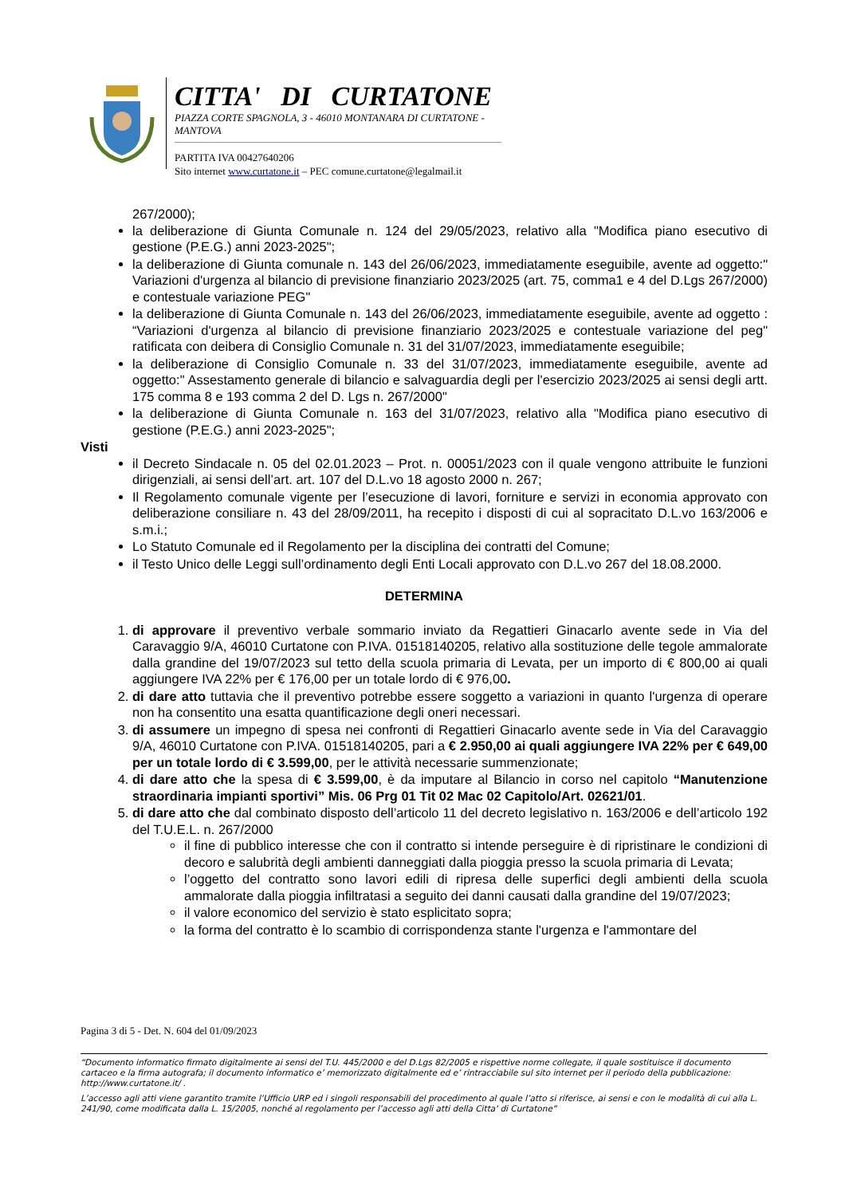CITTA' DI CURTATONE
PIAZZA CORTE SPAGNOLA, 3 - 46010 MONTANARA DI CURTATONE - MANTOVA
PARTITA IVA 00427640206
Sito internet www.curtatone.it – PEC comune.curtatone@legalmail.it
267/2000);
la deliberazione di Giunta Comunale n. 124 del 29/05/2023, relativo alla "Modifica piano esecutivo di gestione (P.E.G.) anni 2023-2025";
la deliberazione di Giunta comunale n. 143 del 26/06/2023, immediatamente eseguibile, avente ad oggetto:" Variazioni d'urgenza al bilancio di previsione finanziario 2023/2025 (art. 75, comma1 e 4 del D.Lgs 267/2000) e contestuale variazione PEG"
la deliberazione di Giunta Comunale n. 143 del 26/06/2023, immediatamente eseguibile, avente ad oggetto : “Variazioni d'urgenza al bilancio di previsione finanziario 2023/2025 e contestuale variazione del peg" ratificata con deibera di Consiglio Comunale n. 31 del 31/07/2023, immediatamente eseguibile;
la deliberazione di Consiglio Comunale n. 33 del 31/07/2023, immediatamente eseguibile, avente ad oggetto:" Assestamento generale di bilancio e salvaguardia degli per l'esercizio 2023/2025 ai sensi degli artt. 175 comma 8 e 193 comma 2 del D. Lgs n. 267/2000"
la deliberazione di Giunta Comunale n. 163 del 31/07/2023, relativo alla "Modifica piano esecutivo di gestione (P.E.G.) anni 2023-2025";
Visti
il Decreto Sindacale n. 05 del 02.01.2023 – Prot. n. 00051/2023 con il quale vengono attribuite le funzioni dirigenziali, ai sensi dell’art. art. 107 del D.L.vo 18 agosto 2000 n. 267;
Il Regolamento comunale vigente per l’esecuzione di lavori, forniture e servizi in economia approvato con deliberazione consiliare n. 43 del 28/09/2011, ha recepito i disposti di cui al sopracitato D.L.vo 163/2006 e s.m.i.;
Lo Statuto Comunale ed il Regolamento per la disciplina dei contratti del Comune;
il Testo Unico delle Leggi sull’ordinamento degli Enti Locali approvato con D.L.vo 267 del 18.08.2000.
DETERMINA
1. di approvare il preventivo verbale sommario inviato da Regattieri Ginacarlo avente sede in Via del Caravaggio 9/A, 46010 Curtatone con P.IVA. 01518140205, relativo alla sostituzione delle tegole ammalorate dalla grandine del 19/07/2023 sul tetto della scuola primaria di Levata, per un importo di € 800,00 ai quali aggiungere IVA 22% per € 176,00 per un totale lordo di € 976,00.
2. di dare atto tuttavia che il preventivo potrebbe essere soggetto a variazioni in quanto l'urgenza di operare non ha consentito una esatta quantificazione degli oneri necessari.
3. di assumere un impegno di spesa nei confronti di Regattieri Ginacarlo avente sede in Via del Caravaggio 9/A, 46010 Curtatone con P.IVA. 01518140205, pari a € 2.950,00 ai quali aggiungere IVA 22% per € 649,00 per un totale lordo di € 3.599,00, per le attività necessarie summenzionate;
4. di dare atto che la spesa di € 3.599,00, è da imputare al Bilancio in corso nel capitolo “Manutenzione straordinaria impianti sportivi” Mis. 06 Prg 01 Tit 02 Mac 02 Capitolo/Art. 02621/01.
5. di dare atto che dal combinato disposto dell’articolo 11 del decreto legislativo n. 163/2006 e dell’articolo 192 del T.U.E.L. n. 267/2000
il fine di pubblico interesse che con il contratto si intende perseguire è di ripristinare le condizioni di decoro e salubrità degli ambienti danneggiati dalla pioggia presso la scuola primaria di Levata;
l’oggetto del contratto sono lavori edili di ripresa delle superfici degli ambienti della scuola ammalorate dalla pioggia infiltratasi a seguito dei danni causati dalla grandine del 19/07/2023;
il valore economico del servizio è stato esplicitato sopra;
la forma del contratto è lo scambio di corrispondenza stante l'urgenza e l'ammontare del
Pagina 3 di 5 - Det. N. 604 del 01/09/2023
“Documento informatico firmato digitalmente ai sensi del T.U. 445/2000 e del D.Lgs 82/2005 e rispettive norme collegate, il quale sostituisce il documento cartaceo e la firma autografa; il documento informatico e’ memorizzato digitalmente ed e’ rintracciabile sul sito internet per il periodo della pubblicazione: http://www.curtatone.it/ .
L’accesso agli atti viene garantito tramite l’Ufficio URP ed i singoli responsabili del procedimento al quale l’atto si riferisce, ai sensi e con le modalità di cui alla L. 241/90, come modificata dalla L. 15/2005, nonché al regolamento per l’accesso agli atti della Citta' di Curtatone”